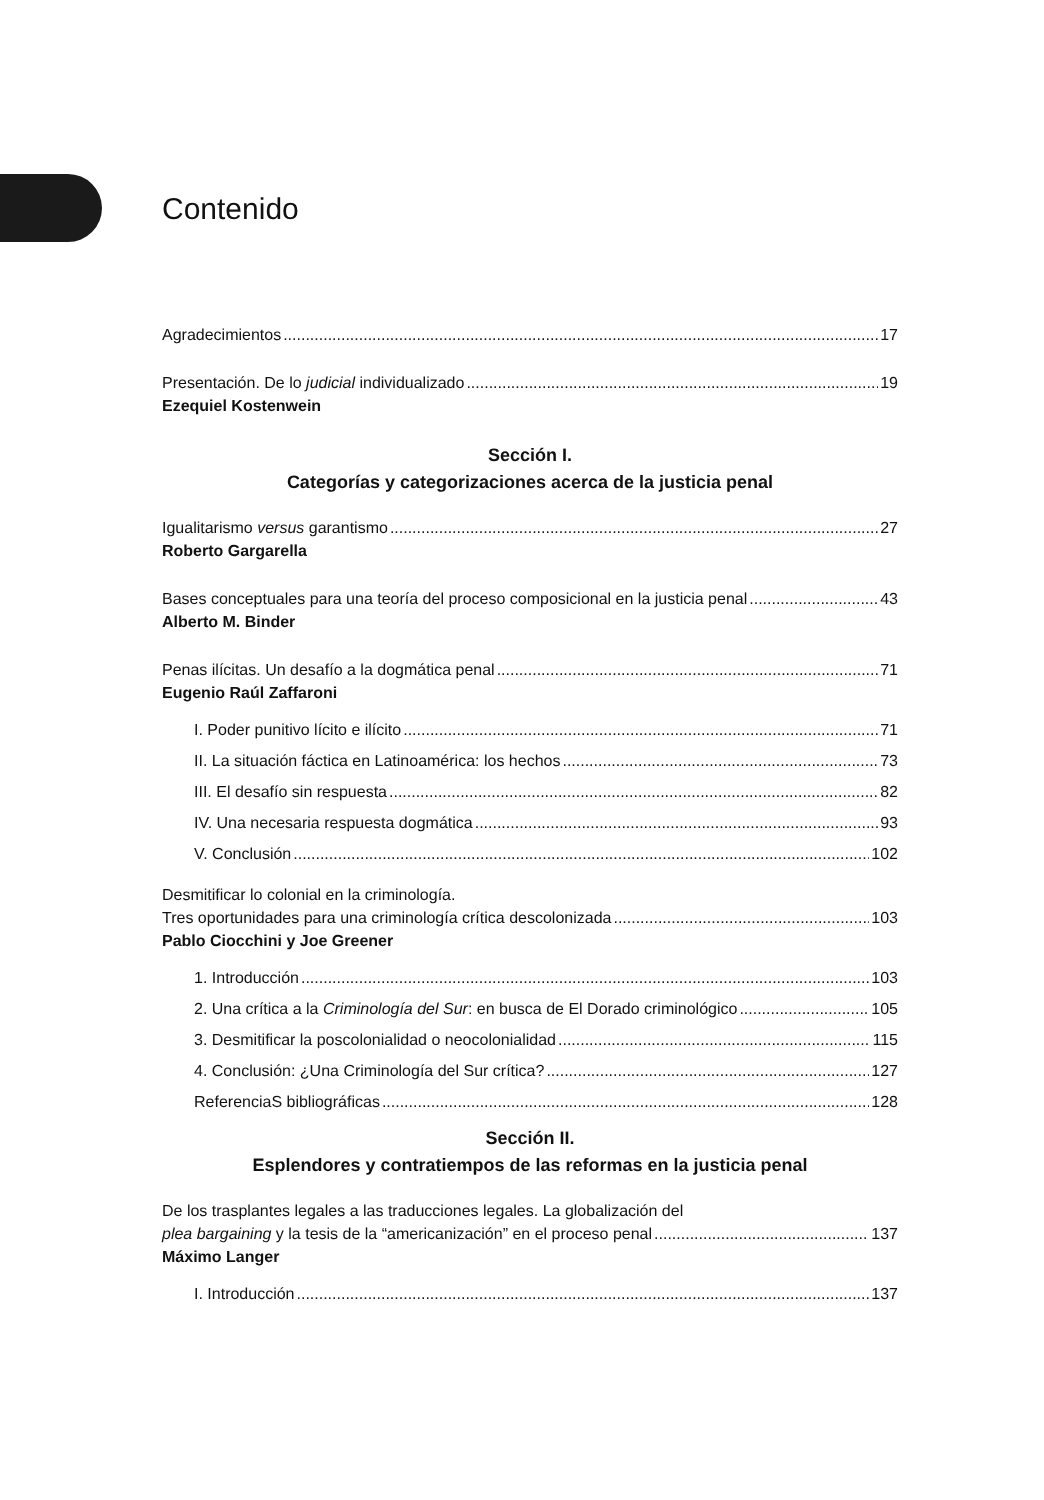Contenido
Agradecimientos 17
Presentación. De lo judicial individualizado 19
Ezequiel Kostenwein
Sección I.
Categorías y categorizaciones acerca de la justicia penal
Igualitarismo versus garantismo 27
Roberto Gargarella
Bases conceptuales para una teoría del proceso composicional en la justicia penal 43
Alberto M. Binder
Penas ilícitas. Un desafío a la dogmática penal 71
Eugenio Raúl Zaffaroni
I. Poder punitivo lícito e ilícito 71
II. La situación fáctica en Latinoamérica: los hechos 73
III. El desafío sin respuesta 82
IV. Una necesaria respuesta dogmática 93
V. Conclusión 102
Desmitificar lo colonial en la criminología.
Tres oportunidades para una criminología crítica descolonizada 103
Pablo Ciocchini y Joe Greener
1. Introducción 103
2. Una crítica a la Criminología del Sur: en busca de El Dorado criminológico 105
3. Desmitificar la poscolonialidad o neocolonialidad 115
4. Conclusión: ¿Una Criminología del Sur crítica? 127
ReferenciaS bibliográficas 128
Sección II.
Esplendores y contratiempos de las reformas en la justicia penal
De los trasplantes legales a las traducciones legales. La globalización del
plea bargaining y la tesis de la “americanización” en el proceso penal 137
Máximo Langer
I. Introducción 137